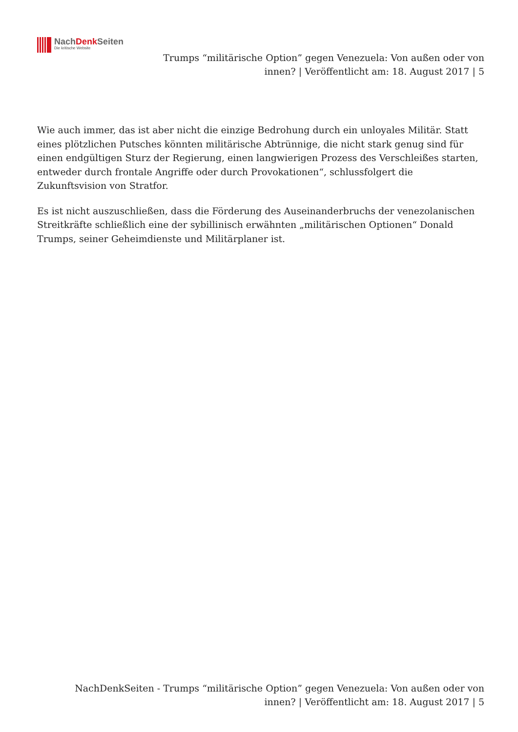NachDenk Seiten
Die kritische Website
Trumps “militärische Option” gegen Venezuela: Von außen oder von innen? | Veröffentlicht am: 18. August 2017 | 5
Wie auch immer, das ist aber nicht die einzige Bedrohung durch ein unloyales Militär. Statt eines plötzlichen Putsches könnten militärische Abtrünnige, die nicht stark genug sind für einen endgültigen Sturz der Regierung, einen langwierigen Prozess des Verschleißes starten, entweder durch frontale Angriffe oder durch Provokationen“, schlussfolgert die Zukunftsvision von Stratfor.
Es ist nicht auszuschließen, dass die Förderung des Auseinanderbruchs der venezolanischen Streitkräfte schließlich eine der sybillinisch erwähnten „militärischen Optionen“ Donald Trumps, seiner Geheimdienste und Militärplaner ist.
NachDenkSeiten - Trumps “militärische Option” gegen Venezuela: Von außen oder von innen? | Veröffentlicht am: 18. August 2017 | 5